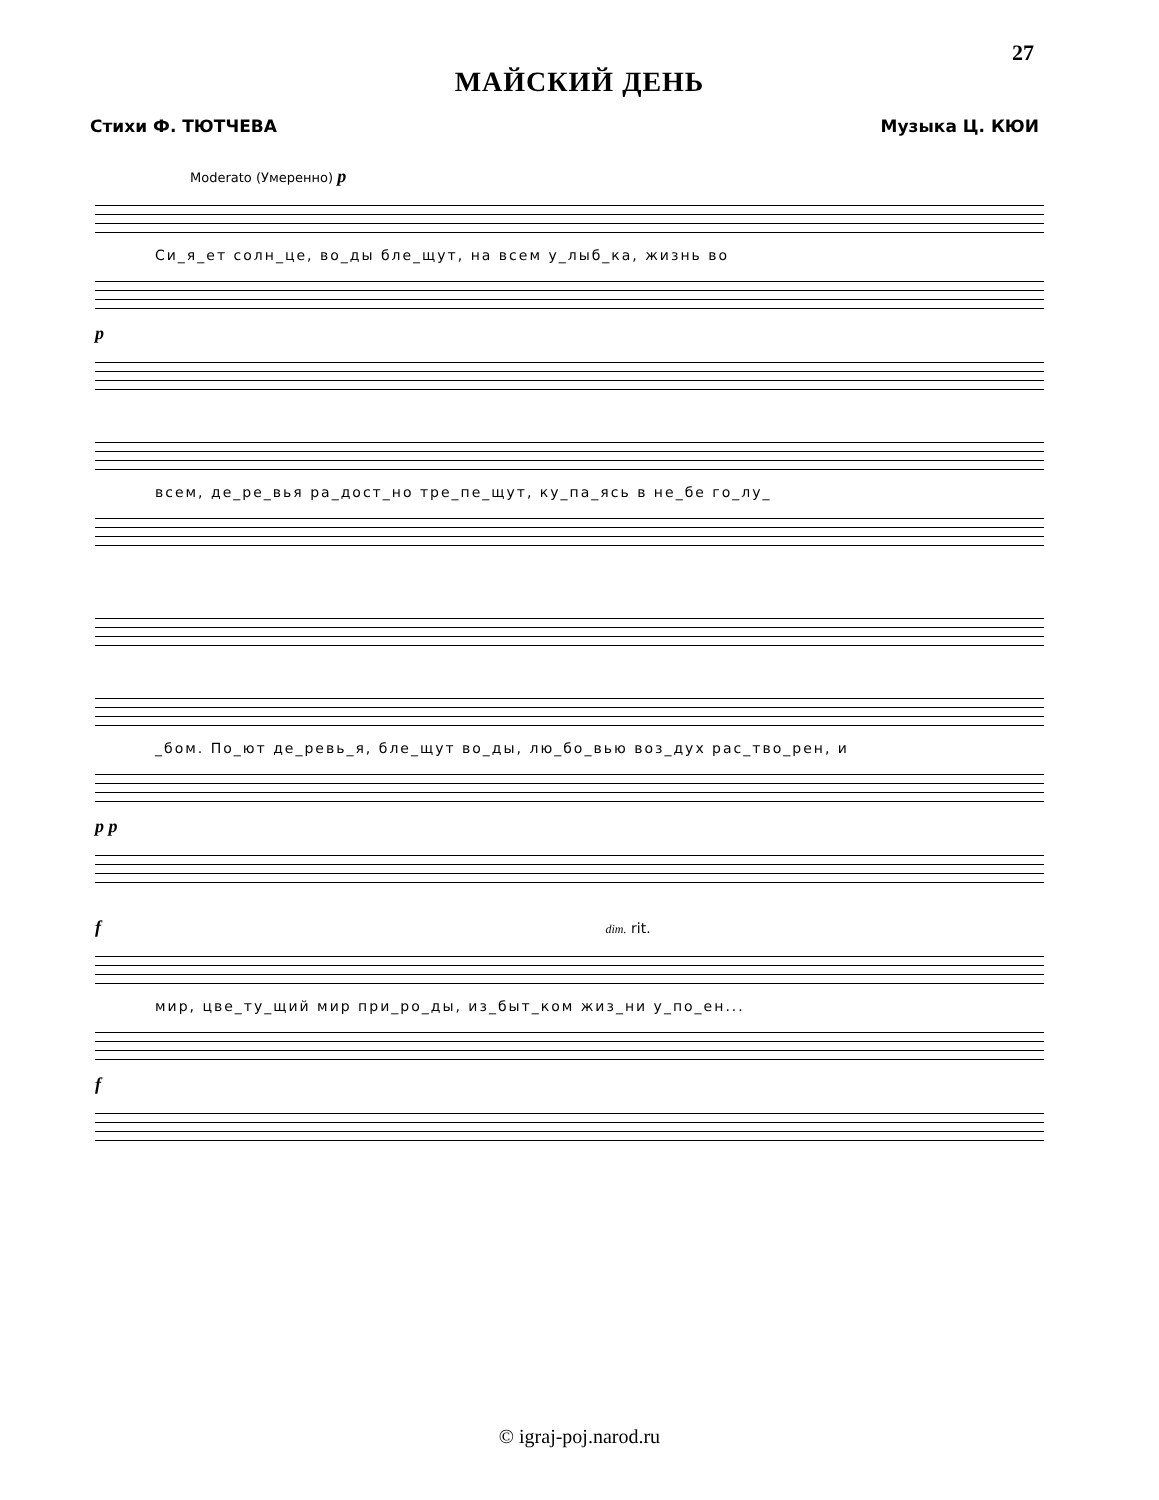27
МАЙСКИЙ ДЕНЬ
Стихи Ф. ТЮТЧЕВА Музыка Ц. КЮИ
Moderato (Умеренно) p
Си_я_ет солн_це, во_ды бле_щут, на всем у_лыб_ка, жизнь во
p
всем, де_ре_вья ра_дост_но тре_пе_щут, ку_па_ясь в не_бе го_лу_
_бом. По_ют де_ревь_я, бле_щут во_ды, лю_бо_вью воз_дух рас_тво_рен, и
p p
f dim. rit.
мир, цве_ту_щий мир при_ро_ды, из_быт_ком жиз_ни у_по_ен...
f
© igraj-poj.narod.ru